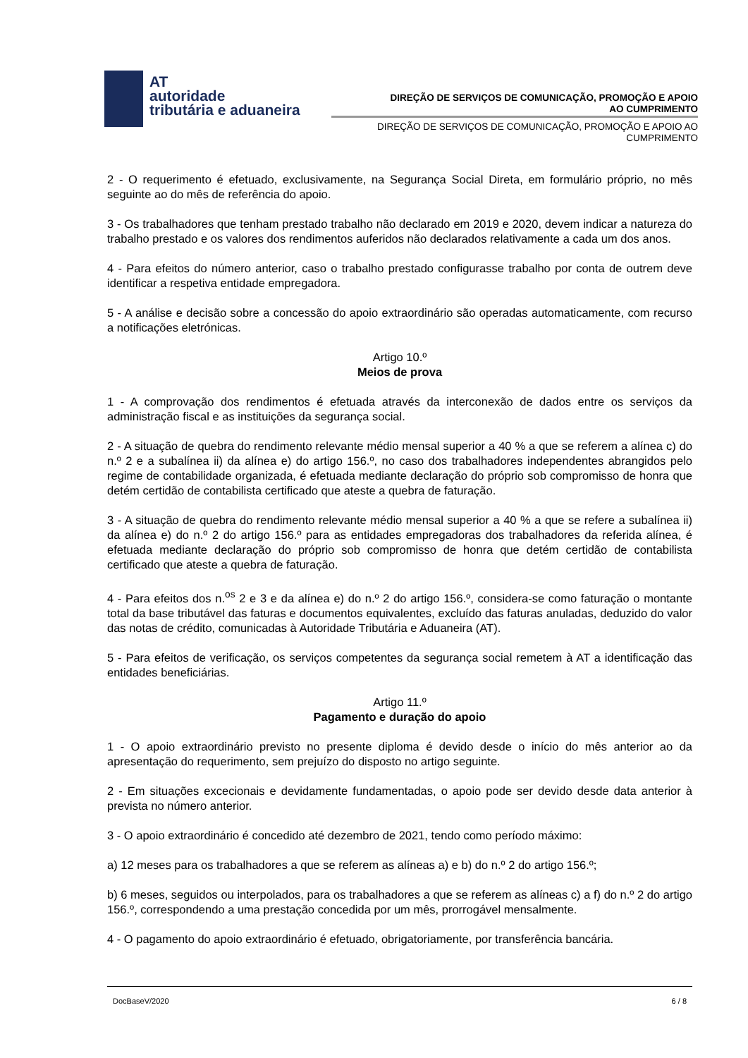AT
autoridade
tributária e aduaneira
DIREÇÃO DE SERVIÇOS DE COMUNICAÇÃO, PROMOÇÃO E APOIO AO CUMPRIMENTO
DIREÇÃO DE SERVIÇOS DE COMUNICAÇÃO, PROMOÇÃO E APOIO AO CUMPRIMENTO
2 - O requerimento é efetuado, exclusivamente, na Segurança Social Direta, em formulário próprio, no mês seguinte ao do mês de referência do apoio.
3 - Os trabalhadores que tenham prestado trabalho não declarado em 2019 e 2020, devem indicar a natureza do trabalho prestado e os valores dos rendimentos auferidos não declarados relativamente a cada um dos anos.
4 - Para efeitos do número anterior, caso o trabalho prestado configurasse trabalho por conta de outrem deve identificar a respetiva entidade empregadora.
5 - A análise e decisão sobre a concessão do apoio extraordinário são operadas automaticamente, com recurso a notificações eletrónicas.
Artigo 10.º
Meios de prova
1 - A comprovação dos rendimentos é efetuada através da interconexão de dados entre os serviços da administração fiscal e as instituições da segurança social.
2 - A situação de quebra do rendimento relevante médio mensal superior a 40 % a que se referem a alínea c) do n.º 2 e a subalínea ii) da alínea e) do artigo 156.º, no caso dos trabalhadores independentes abrangidos pelo regime de contabilidade organizada, é efetuada mediante declaração do próprio sob compromisso de honra que detém certidão de contabilista certificado que ateste a quebra de faturação.
3 - A situação de quebra do rendimento relevante médio mensal superior a 40 % a que se refere a subalínea ii) da alínea e) do n.º 2 do artigo 156.º para as entidades empregadoras dos trabalhadores da referida alínea, é efetuada mediante declaração do próprio sob compromisso de honra que detém certidão de contabilista certificado que ateste a quebra de faturação.
4 - Para efeitos dos n.<sup>os</sup> 2 e 3 e da alínea e) do n.º 2 do artigo 156.º, considera-se como faturação o montante total da base tributável das faturas e documentos equivalentes, excluído das faturas anuladas, deduzido do valor das notas de crédito, comunicadas à Autoridade Tributária e Aduaneira (AT).
5 - Para efeitos de verificação, os serviços competentes da segurança social remetem à AT a identificação das entidades beneficiárias.
Artigo 11.º
Pagamento e duração do apoio
1 - O apoio extraordinário previsto no presente diploma é devido desde o início do mês anterior ao da apresentação do requerimento, sem prejuízo do disposto no artigo seguinte.
2 - Em situações excecionais e devidamente fundamentadas, o apoio pode ser devido desde data anterior à prevista no número anterior.
3 - O apoio extraordinário é concedido até dezembro de 2021, tendo como período máximo:
a) 12 meses para os trabalhadores a que se referem as alíneas a) e b) do n.º 2 do artigo 156.º;
b) 6 meses, seguidos ou interpolados, para os trabalhadores a que se referem as alíneas c) a f) do n.º 2 do artigo 156.º, correspondendo a uma prestação concedida por um mês, prorrogável mensalmente.
4 - O pagamento do apoio extraordinário é efetuado, obrigatoriamente, por transferência bancária.
DocBaseV/2020 6 / 8